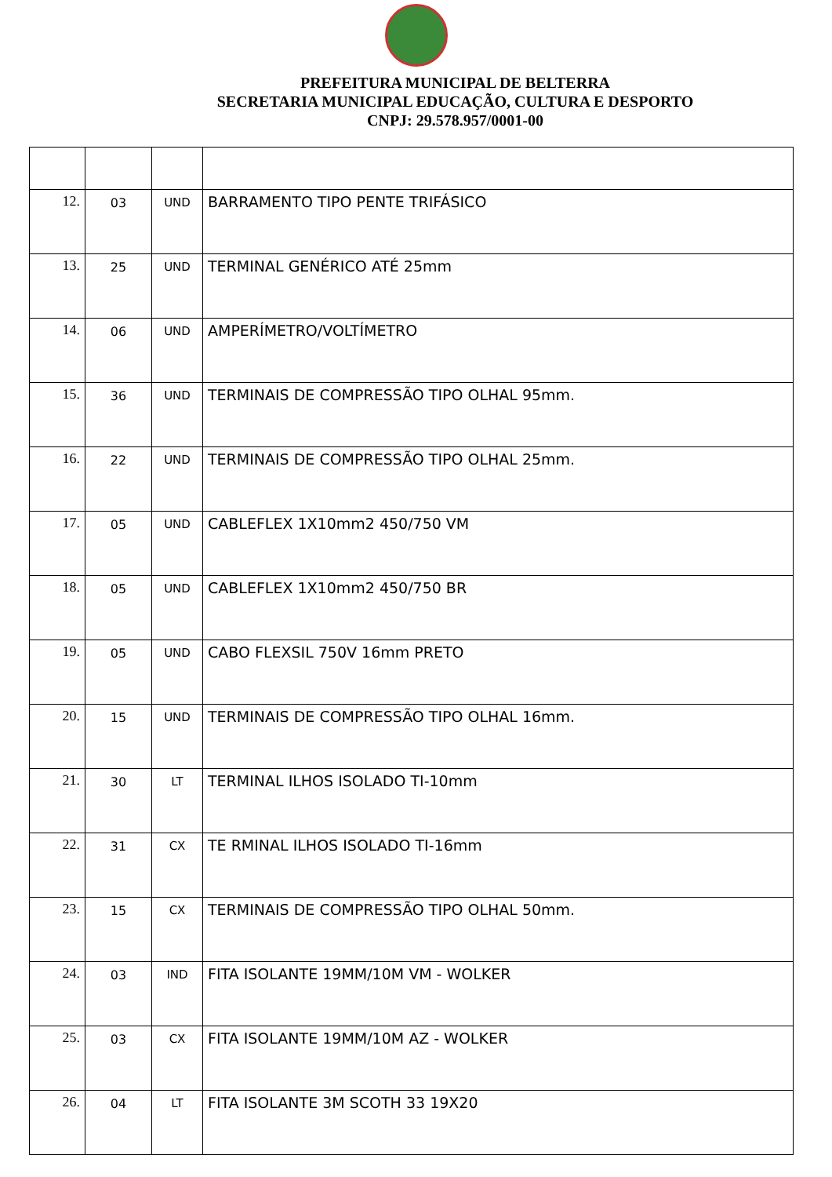PREFEITURA MUNICIPAL DE BELTERRA
SECRETARIA MUNICIPAL EDUCAÇÃO, CULTURA E DESPORTO
CNPJ: 29.578.957/0001-00
| 12. | 03 | UND | BARRAMENTO TIPO PENTE TRIFÁSICO |
| 13. | 25 | UND | TERMINAL GENÉRICO ATÉ 25mm |
| 14. | 06 | UND | AMPERÍMETRO/VOLTÍMETRO |
| 15. | 36 | UND | TERMINAIS DE COMPRESSÃO TIPO OLHAL 95mm. |
| 16. | 22 | UND | TERMINAIS DE COMPRESSÃO TIPO OLHAL 25mm. |
| 17. | 05 | UND | CABLEFLEX 1X10mm2 450/750 VM |
| 18. | 05 | UND | CABLEFLEX 1X10mm2 450/750 BR |
| 19. | 05 | UND | CABO FLEXSIL 750V 16mm PRETO |
| 20. | 15 | UND | TERMINAIS DE COMPRESSÃO TIPO OLHAL 16mm. |
| 21. | 30 | LT | TERMINAL ILHOS ISOLADO TI-10mm |
| 22. | 31 | CX | TE RMINAL ILHOS ISOLADO TI-16mm |
| 23. | 15 | CX | TERMINAIS DE COMPRESSÃO TIPO OLHAL 50mm. |
| 24. | 03 | IND | FITA ISOLANTE 19MM/10M VM - WOLKER |
| 25. | 03 | CX | FITA ISOLANTE 19MM/10M AZ - WOLKER |
| 26. | 04 | LT | FITA ISOLANTE 3M SCOTH 33 19X20 |